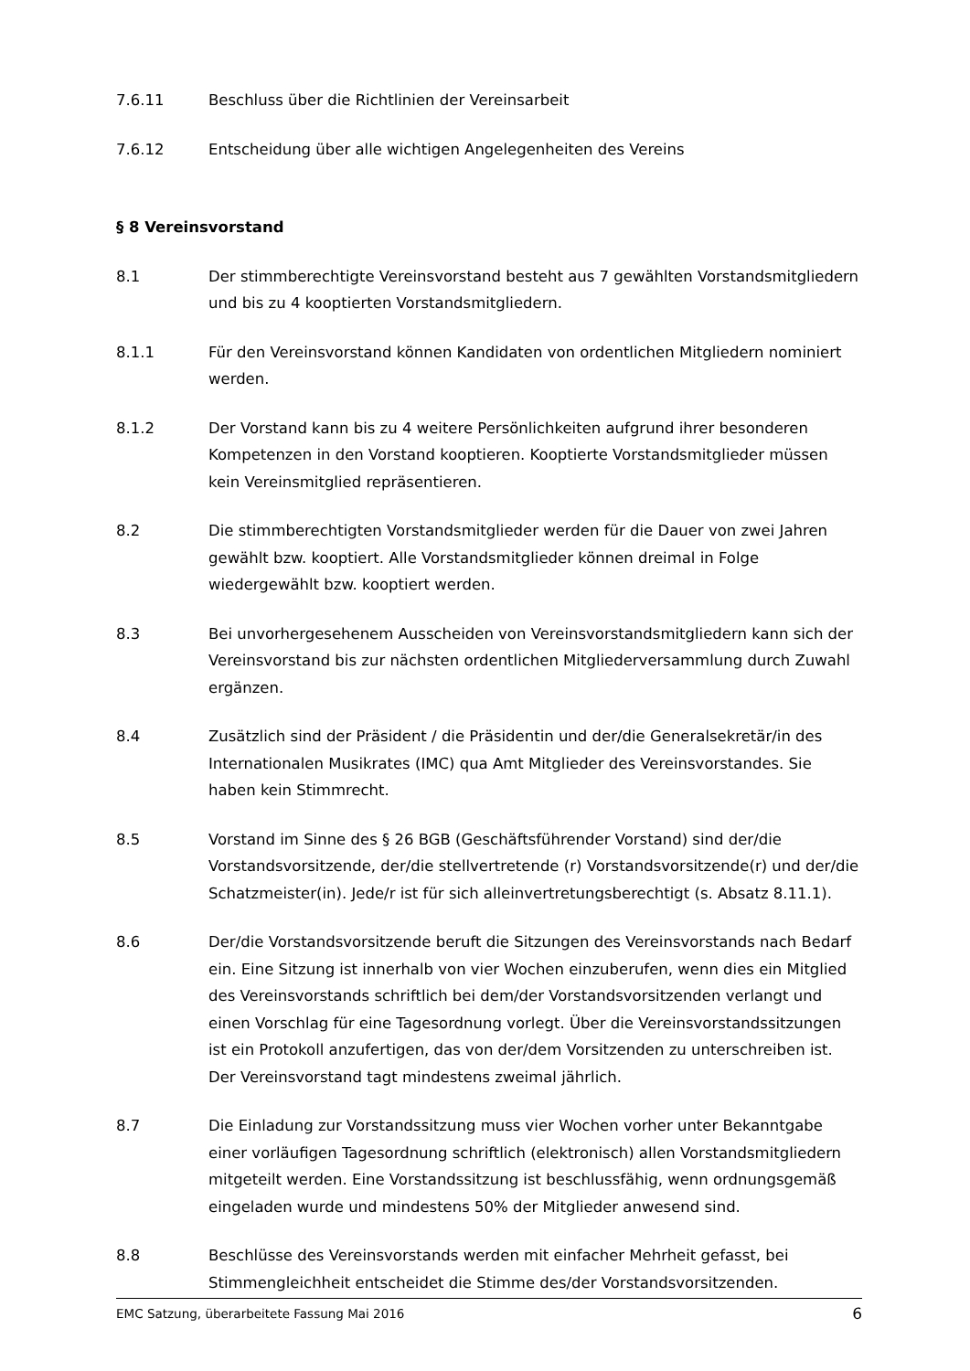7.6.11 Beschluss über die Richtlinien der Vereinsarbeit
7.6.12 Entscheidung über alle wichtigen Angelegenheiten des Vereins
§ 8 Vereinsvorstand
8.1 Der stimmberechtigte Vereinsvorstand besteht aus 7 gewählten Vorstandsmitgliedern und bis zu 4 kooptierten Vorstandsmitgliedern.
8.1.1 Für den Vereinsvorstand können Kandidaten von ordentlichen Mitgliedern nominiert werden.
8.1.2 Der Vorstand kann bis zu 4 weitere Persönlichkeiten aufgrund ihrer besonderen Kompetenzen in den Vorstand kooptieren. Kooptierte Vorstandsmitglieder müssen kein Vereinsmitglied repräsentieren.
8.2 Die stimmberechtigten Vorstandsmitglieder werden für die Dauer von zwei Jahren gewählt bzw. kooptiert. Alle Vorstandsmitglieder können dreimal in Folge wiedergewählt bzw. kooptiert werden.
8.3 Bei unvorhergesehenem Ausscheiden von Vereinsvorstandsmitgliedern kann sich der Vereinsvorstand bis zur nächsten ordentlichen Mitgliederversammlung durch Zuwahl ergänzen.
8.4 Zusätzlich sind der Präsident / die Präsidentin und der/die Generalsekretär/in des Internationalen Musikrates (IMC) qua Amt Mitglieder des Vereinsvorstandes. Sie haben kein Stimmrecht.
8.5 Vorstand im Sinne des § 26 BGB (Geschäftsführender Vorstand) sind der/die Vorstandsvorsitzende, der/die stellvertretende (r) Vorstandsvorsitzende(r) und der/die Schatzmeister(in). Jede/r ist für sich alleinvertretungsberechtigt (s. Absatz 8.11.1).
8.6 Der/die Vorstandsvorsitzende beruft die Sitzungen des Vereinsvorstands nach Bedarf ein. Eine Sitzung ist innerhalb von vier Wochen einzuberufen, wenn dies ein Mitglied des Vereinsvorstands schriftlich bei dem/der Vorstandsvorsitzenden verlangt und einen Vorschlag für eine Tagesordnung vorlegt. Über die Vereinsvorstandssitzungen ist ein Protokoll anzufertigen, das von der/dem Vorsitzenden zu unterschreiben ist. Der Vereinsvorstand tagt mindestens zweimal jährlich.
8.7 Die Einladung zur Vorstandssitzung muss vier Wochen vorher unter Bekanntgabe einer vorläufigen Tagesordnung schriftlich (elektronisch) allen Vorstandsmitgliedern mitgeteilt werden. Eine Vorstandssitzung ist beschlussfähig, wenn ordnungsgemäß eingeladen wurde und mindestens 50% der Mitglieder anwesend sind.
8.8 Beschlüsse des Vereinsvorstands werden mit einfacher Mehrheit gefasst, bei Stimmengleichheit entscheidet die Stimme des/der Vorstandsvorsitzenden.
EMC Satzung, überarbeitete Fassung Mai 2016 6